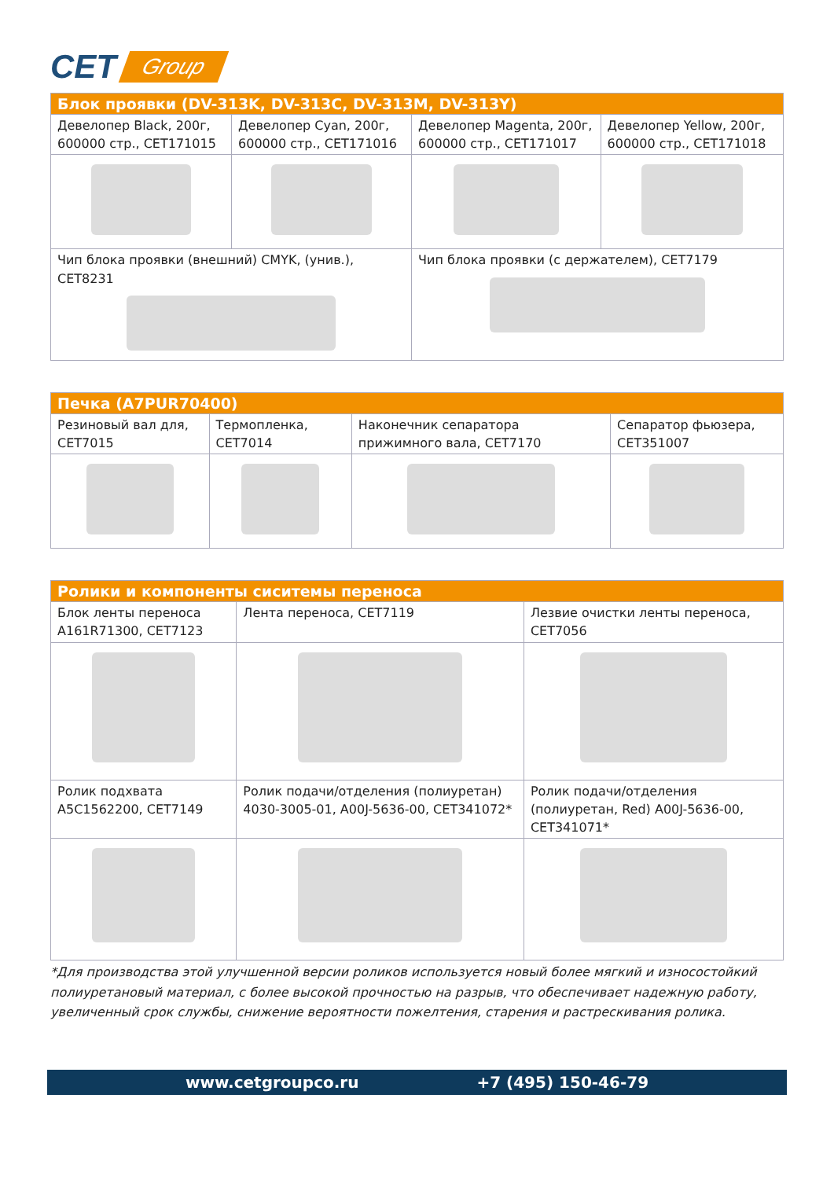CET Group
| Блок проявки (DV-313K, DV-313C, DV-313M, DV-313Y) | | | |
| --- | --- | --- | --- |
| Девелопер Black, 200г, 600000 стр., CET171015 | Девелопер Cyan, 200г, 600000 стр., CET171016 | Девелопер Magenta, 200г, 600000 стр., CET171017 | Девелопер Yellow, 200г, 600000 стр., CET171018 |
| Чип блока проявки (внешний) CMYK, (унив.), CET8231 | | Чип блока проявки (с держателем), CET7179 | |
| Печка (A7PUR70400) | | | |
| --- | --- | --- | --- |
| Резиновый вал для, CET7015 | Термопленка, CET7014 | Наконечник сепаратора прижимного вала, CET7170 | Сепаратор фьюзера, CET351007 |
| Ролики и компоненты сиситемы переноса | | |
| --- | --- | --- |
| Блок ленты переноса A161R71300, CET7123 | Лента переноса, CET7119 | Лезвие очистки ленты переноса, CET7056 |
| Ролик подхвата A5C1562200, CET7149 | Ролик подачи/отделения (полиуретан) 4030-3005-01, A00J-5636-00, CET341072* | Ролик подачи/отделения (полиуретан, Red) A00J-5636-00, CET341071* |
*Для производства этой улучшенной версии роликов используется новый более мягкий и износостойкий полиуретановый материал, с более высокой прочностью на разрыв, что обеспечивает надежную работу, увеличенный срок службы, снижение вероятности пожелтения, старения и растрескивания ролика.
www.cetgroupco.ru +7 (495) 150-46-79